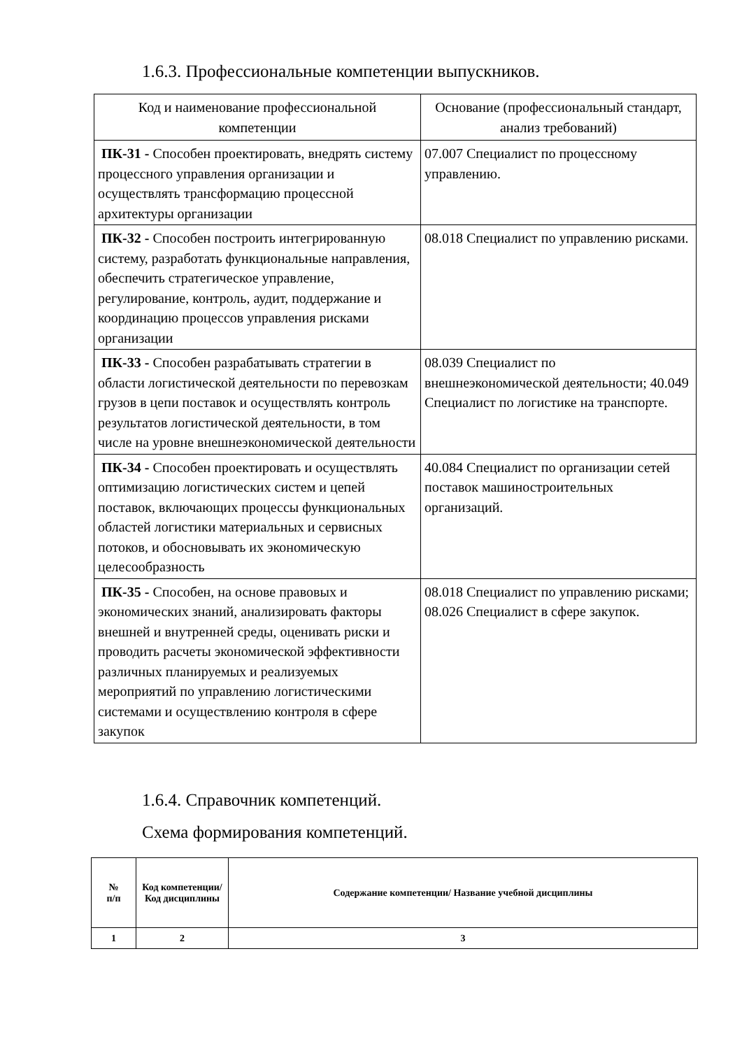1.6.3. Профессиональные компетенции выпускников.
| Код и наименование профессиональной компетенции | Основание (профессиональный стандарт, анализ требований) |
| --- | --- |
| ПК-31 - Способен проектировать, внедрять систему процессного управления организации и осуществлять трансформацию процессной архитектуры организации | 07.007 Специалист по процессному управлению. |
| ПК-32 - Способен построить интегрированную систему, разработать функциональные направления, обеспечить стратегическое управление, регулирование, контроль, аудит, поддержание и координацию процессов управления рисками организации | 08.018 Специалист по управлению рисками. |
| ПК-33 - Способен разрабатывать стратегии в области логистической деятельности по перевозкам грузов в цепи поставок и осуществлять контроль результатов логистической деятельности, в том числе на уровне внешнеэкономической деятельности | 08.039 Специалист по внешнеэкономической деятельности; 40.049 Специалист по логистике на транспорте. |
| ПК-34 - Способен проектировать и осуществлять оптимизацию логистических систем и цепей поставок, включающих процессы функциональных областей логистики материальных и сервисных потоков, и обосновывать их экономическую целесообразность | 40.084 Специалист по организации сетей поставок машиностроительных организаций. |
| ПК-35 - Способен, на основе правовых и экономических знаний, анализировать факторы внешней и внутренней среды, оценивать риски и проводить расчеты экономической эффективности различных планируемых и реализуемых мероприятий по управлению логистическими системами и осуществлению контроля в сфере закупок | 08.018 Специалист по управлению рисками; 08.026 Специалист в сфере закупок. |
1.6.4. Справочник компетенций.
Схема формирования компетенций.
| № п/п | Код компетенции/ Код дисциплины | Содержание компетенции/ Название учебной дисциплины |
| --- | --- | --- |
| 1 | 2 | 3 |